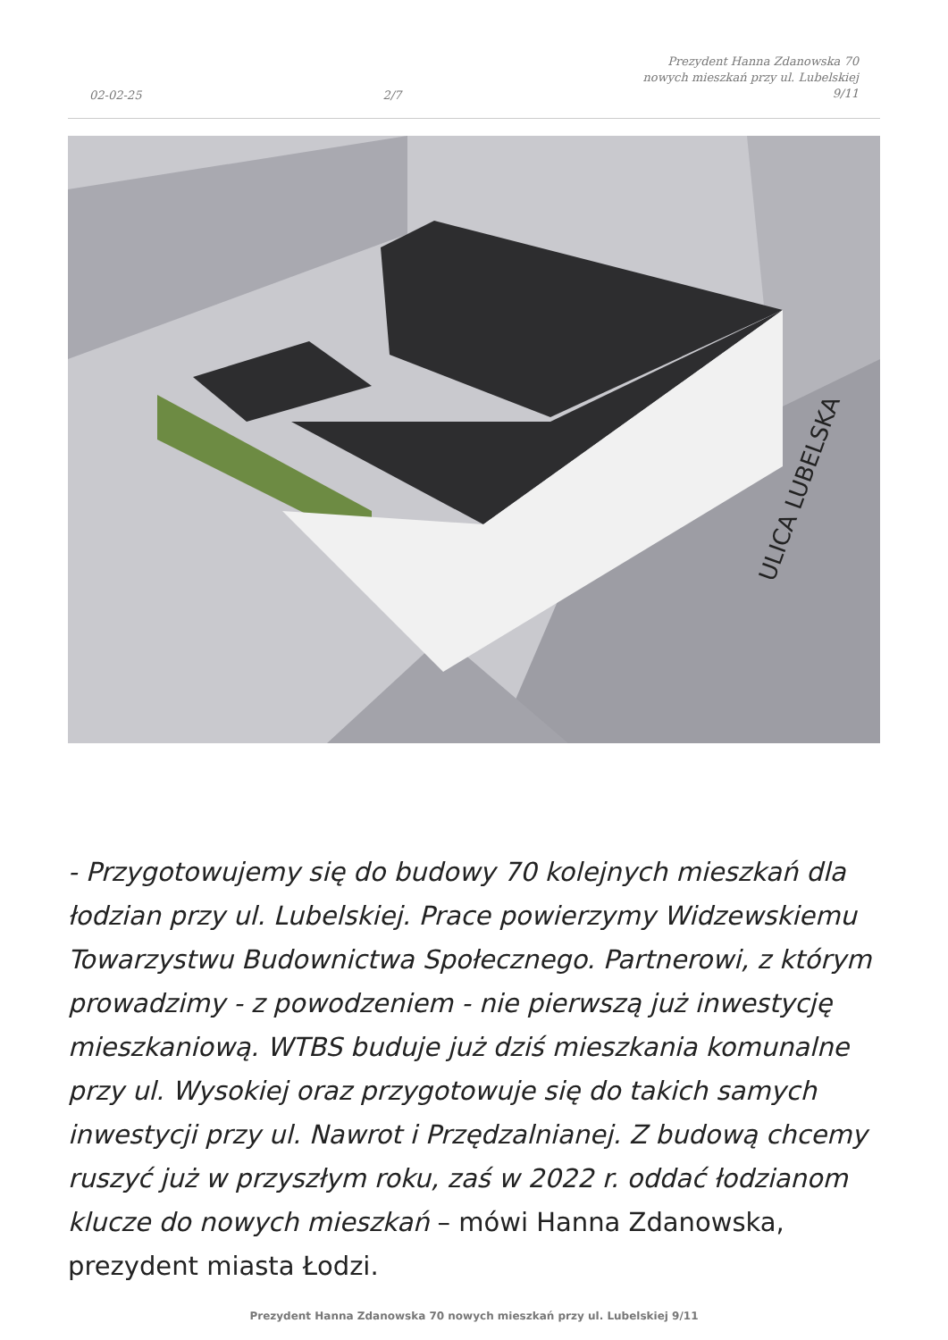02-02-25 2/7 Prezydent Hanna Zdanowska 70
nowych mieszkań przy ul. Lubelskiej
9/11
ULICA LUBELSKA
- Przygotowujemy się do budowy 70 kolejnych mieszkań dla łodzian przy ul. Lubelskiej. Prace powierzymy Widzewskiemu Towarzystwu Budownictwa Społecznego. Partnerowi, z którym prowadzimy - z powodzeniem - nie pierwszą już inwestycję mieszkaniową. WTBS buduje już dziś mieszkania komunalne przy ul. Wysokiej oraz przygotowuje się do takich samych inwestycji przy ul. Nawrot i Przędzalnianej. Z budową chcemy ruszyć już w przyszłym roku, zaś w 2022 r. oddać łodzianom klucze do nowych mieszkań – mówi Hanna Zdanowska, prezydent miasta Łodzi.
Prezydent Hanna Zdanowska 70 nowych mieszkań przy ul. Lubelskiej 9/11